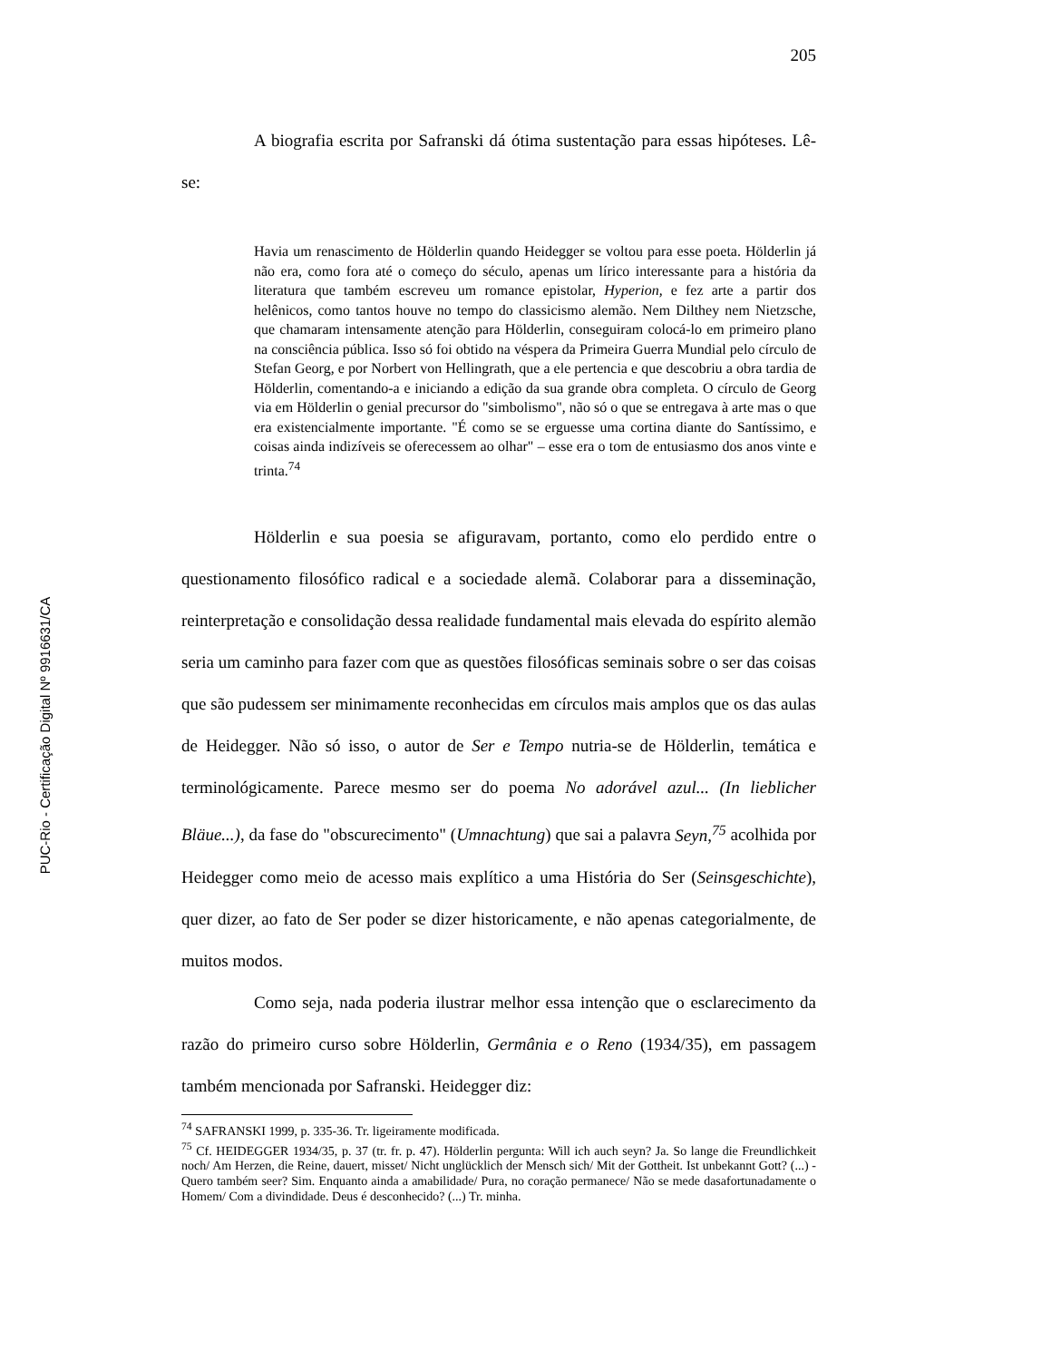PUC-Rio - Certificação Digital Nº 9916631/CA
205
A biografia escrita por Safranski dá ótima sustentação para essas hipóteses. Lê-se:
Havia um renascimento de Hölderlin quando Heidegger se voltou para esse poeta. Hölderlin já não era, como fora até o começo do século, apenas um lírico interessante para a história da literatura que também escreveu um romance epistolar, Hyperion, e fez arte a partir dos helênicos, como tantos houve no tempo do classicismo alemão. Nem Dilthey nem Nietzsche, que chamaram intensamente atenção para Hölderlin, conseguiram colocá-lo em primeiro plano na consciência pública. Isso só foi obtido na véspera da Primeira Guerra Mundial pelo círculo de Stefan Georg, e por Norbert von Hellingrath, que a ele pertencia e que descobriu a obra tardia de Hölderlin, comentando-a e iniciando a edição da sua grande obra completa. O círculo de Georg via em Hölderlin o genial precursor do "simbolismo", não só o que se entregava à arte mas o que era existencialmente importante. "É como se se erguesse uma cortina diante do Santíssimo, e coisas ainda indizíveis se oferecessem ao olhar" – esse era o tom de entusiasmo dos anos vinte e trinta.<sup>74</sup>
Hölderlin e sua poesia se afiguravam, portanto, como elo perdido entre o questionamento filosófico radical e a sociedade alemã. Colaborar para a disseminação, reinterpretação e consolidação dessa realidade fundamental mais elevada do espírito alemão seria um caminho para fazer com que as questões filosóficas seminais sobre o ser das coisas que são pudessem ser minimamente reconhecidas em círculos mais amplos que os das aulas de Heidegger. Não só isso, o autor de Ser e Tempo nutria-se de Hölderlin, temática e terminológicamente. Parece mesmo ser do poema No adorável azul... (In lieblicher Bläue...), da fase do "obscurecimento" (Umnachtung) que sai a palavra Seyn,<sup>75</sup> acolhida por Heidegger como meio de acesso mais explítico a uma História do Ser (Seinsgeschichte), quer dizer, ao fato de Ser poder se dizer historicamente, e não apenas categorialmente, de muitos modos.
Como seja, nada poderia ilustrar melhor essa intenção que o esclarecimento da razão do primeiro curso sobre Hölderlin, Germânia e o Reno (1934/35), em passagem também mencionada por Safranski. Heidegger diz:
<sup>74</sup> SAFRANSKI 1999, p. 335-36. Tr. ligeiramente modificada.
<sup>75</sup> Cf. HEIDEGGER 1934/35, p. 37 (tr. fr. p. 47). Hölderlin pergunta: Will ich auch seyn? Ja. So lange die Freundlichkeit noch/ Am Herzen, die Reine, dauert, misset/ Nicht unglücklich der Mensch sich/ Mit der Gottheit. Ist unbekannt Gott? (...) - Quero também seer? Sim. Enquanto ainda a amabilidade/ Pura, no coração permanece/ Não se mede dasafortunadamente o Homem/ Com a divindidade. Deus é desconhecido? (...) Tr. minha.